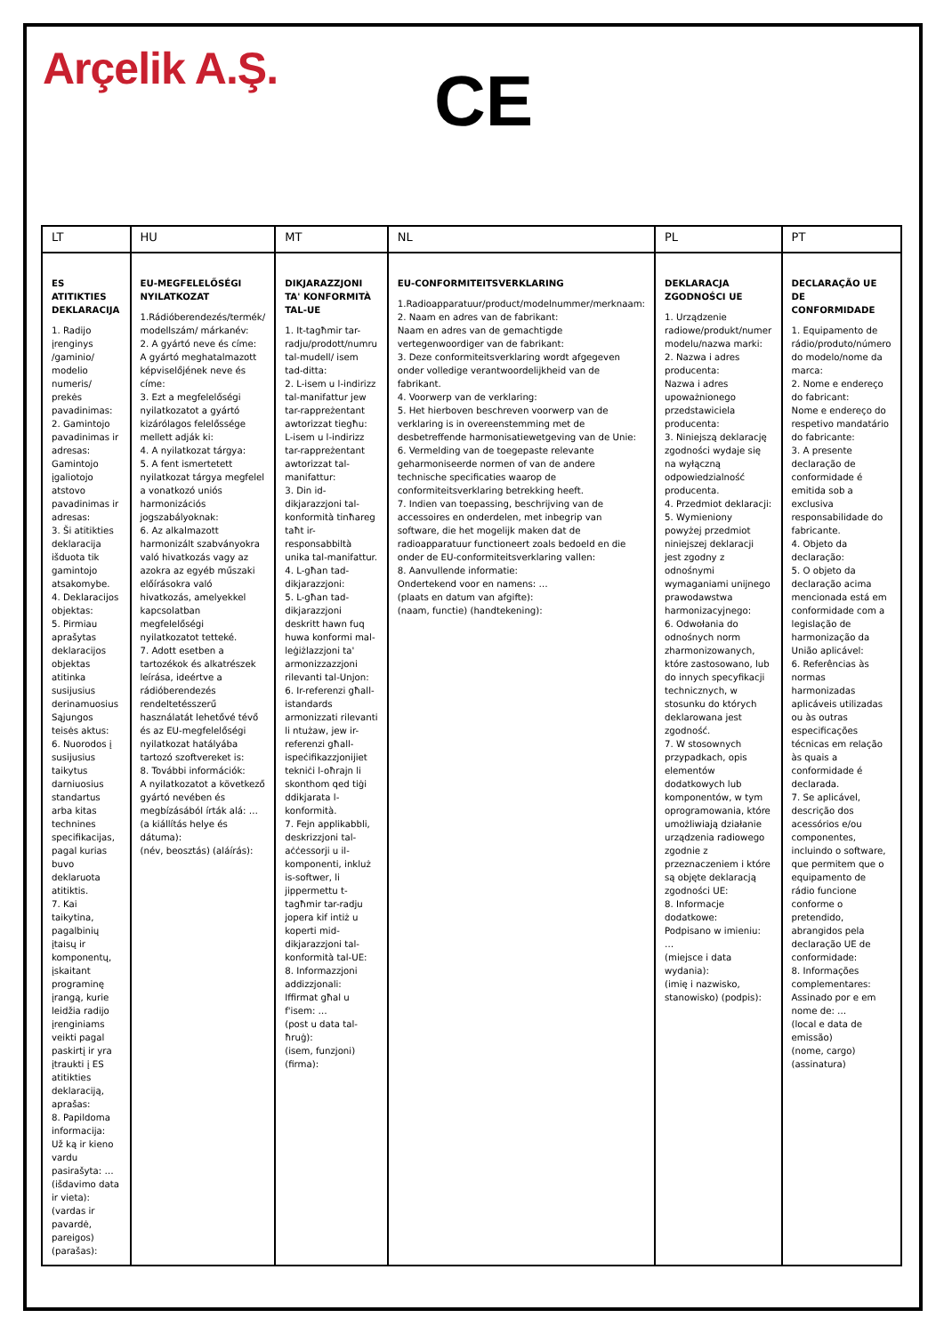Arçelik A.Ş.
CE
| LT | HU | MT | NL | PL | PT |
| --- | --- | --- | --- | --- | --- |
| ES ATITIKTIES DEKLARACIJA 1. Radijo įrenginys /gaminio/ modelio numeris/ prekės pavadinimas: 2. Gamintojo pavadinimas ir adresas: Gamintojo įgaliotojo atstovo pavadinimas ir adresas: 3. Ši atitikties deklaracija išduota tik gamintojo atsakomybe. 4. Deklaracijos objektas: 5. Pirmiau aprašytas deklaracijos objektas atitinka susijusius derinamuosius Sąjungos teisės aktus: 6. Nuorodos į susijusius taikytus darniuosius standartus arba kitas technines specifikacijas, pagal kurias buvo deklaruota atitiktis. 7. Kai taikytina, pagalbinių įtaisų ir komponentų, įskaitant programinę įrangą, kurie leidžia radijo įrenginiams veikti pagal paskirtį ir yra įtraukti į ES atitikties deklaraciją, aprašas: 8. Papildoma informacija: Už ką ir kieno vardu pasirašyta: … (išdavimo data ir vieta): (vardas ir pavardė, pareigos) (parašas): | EU-MEGFELELŐSÉGI NYILATKOZAT 1.Rádióberendezés/termék/ modellszám/ márkanév: 2. A gyártó neve és címe: A gyártó meghatalmazott képviselőjének neve és címe: 3. Ezt a megfelelőségi nyilatkozatot a gyártó kizárólagos felelőssége mellett adják ki: 4. A nyilatkozat tárgya: 5. A fent ismertetett nyilatkozat tárgya megfelel a vonatkozó uniós harmonizációs jogszabályoknak: 6. Az alkalmazott harmonizált szabványokra való hivatkozás vagy az azokra az egyéb műszaki előírásokra való hivatkozás, amelyekkel kapcsolatban megfelelőségi nyilatkozatot tetteké. 7. Adott esetben a tartozékok és alkatrészek leírása, ideértve a rádióberendezés rendeltetésszerű használatát lehetővé tévő és az EU-megfelelőségi nyilatkozat hatályába tartozó szoftvereket is: 8. További információk: A nyilatkozatot a következő gyártó nevében és megbízásából írták alá: … (a kiállítás helye és dátuma): (név, beosztás) (aláírás): | DIKJARAZZJONI TA' KONFORMITÀ TAL-UE 1. It-tagħmir tar-radju/prodott/numru tal-mudell/ isem tad-ditta: 2. L-isem u l-indirizz tal-manifattur jew tar-rappreżentant awtorizzat tiegħu: L-isem u l-indirizz tar-rappreżentant awtorizzat tal-manifattur: 3. Din id-dikjarazzjoni tal-konformità tinħareg taħt ir-responsabbiltà unika tal-manifattur. 4. L-għan tad-dikjarazzjoni: 5. L-għan tad-dikjarazzjoni deskritt hawn fuq huwa konformi mal-leġiżlazzjoni ta' armonizzazzjoni rilevanti tal-Unjon: 6. Ir-referenzi għall-istandards armonizzati rilevanti li ntużaw, jew ir-referenzi għall-ispeċifikazzjonijiet tekniċi l-oħrajn li skonthom qed tiġi ddikjarata l-konformità. 7. Fejn applikabbli, deskrizzjoni tal-aċċessorji u il-komponenti, inkluż is-softwer, li jippermettu t-tagħmir tar-radju jopera kif intiż u koperti mid-dikjarazzjoni tal-konformità tal-UE: 8. Informazzjoni addizzjonali: Iffirmat għal u f'isem: … (post u data tal-ħruġ): (isem, funzjoni) (firma): | EU-CONFORMITEITSVERKLARING 1.Radioapparatuur/product/modelnummer/merknaam: 2. Naam en adres van de fabrikant: Naam en adres van de gemachtigde vertegenwoordiger van de fabrikant: 3. Deze conformiteitsverklaring wordt afgegeven onder volledige verantwoordelijkheid van de fabrikant. 4. Voorwerp van de verklaring: 5. Het hierboven beschreven voorwerp van de verklaring is in overeenstemming met de desbetreffende harmonisatiewetgeving van de Unie: 6. Vermelding van de toegepaste relevante geharmoniseerde normen of van de andere technische specificaties waarop de conformiteitsverklaring betrekking heeft. 7. Indien van toepassing, beschrijving van de accessoires en onderdelen, met inbegrip van software, die het mogelijk maken dat de radioapparatuur functioneert zoals bedoeld en die onder de EU-conformiteitsverklaring vallen: 8. Aanvullende informatie: Ondertekend voor en namens: … (plaats en datum van afgifte): (naam, functie) (handtekening): | DEKLARACJA ZGODNOŚCI UE 1. Urządzenie radiowe/produkt/numer modelu/nazwa marki: 2. Nazwa i adres producenta: Nazwa i adres upoważnionego przedstawiciela producenta: 3. Niniejszą deklarację zgodności wydaje się na wyłączną odpowiedzialność producenta. 4. Przedmiot deklaracji: 5. Wymieniony powyżej przedmiot niniejszej deklaracji jest zgodny z odnośnymi wymaganiami unijnego prawodawstwa harmonizacyjnego: 6. Odwołania do odnośnych norm zharmonizowanych, które zastosowano, lub do innych specyfikacji technicznych, w stosunku do których deklarowana jest zgodność. 7. W stosownych przypadkach, opis elementów dodatkowych lub komponentów, w tym oprogramowania, które umożliwiają działanie urządzenia radiowego zgodnie z przeznaczeniem i które są objęte deklaracją zgodności UE: 8. Informacje dodatkowe: Podpisano w imieniu: … (miejsce i data wydania): (imię i nazwisko, stanowisko) (podpis): | DECLARAÇÃO UE DE CONFORMIDADE 1. Equipamento de rádio/produto/número do modelo/nome da marca: 2. Nome e endereço do fabricant: Nome e endereço do respetivo mandatário do fabricante: 3. A presente declaração de conformidade é emitida sob a exclusiva responsabilidade do fabricante. 4. Objeto da declaração: 5. O objeto da declaração acima mencionada está em conformidade com a legislação de harmonização da União aplicável: 6. Referências às normas harmonizadas aplicáveis utilizadas ou às outras especificações técnicas em relação às quais a conformidade é declarada. 7. Se aplicável, descrição dos acessórios e/ou componentes, incluindo o software, que permitem que o equipamento de rádio funcione conforme o pretendido, abrangidos pela declaração UE de conformidade: 8. Informações complementares: Assinado por e em nome de: … (local e data de emissão) (nome, cargo) (assinatura) |